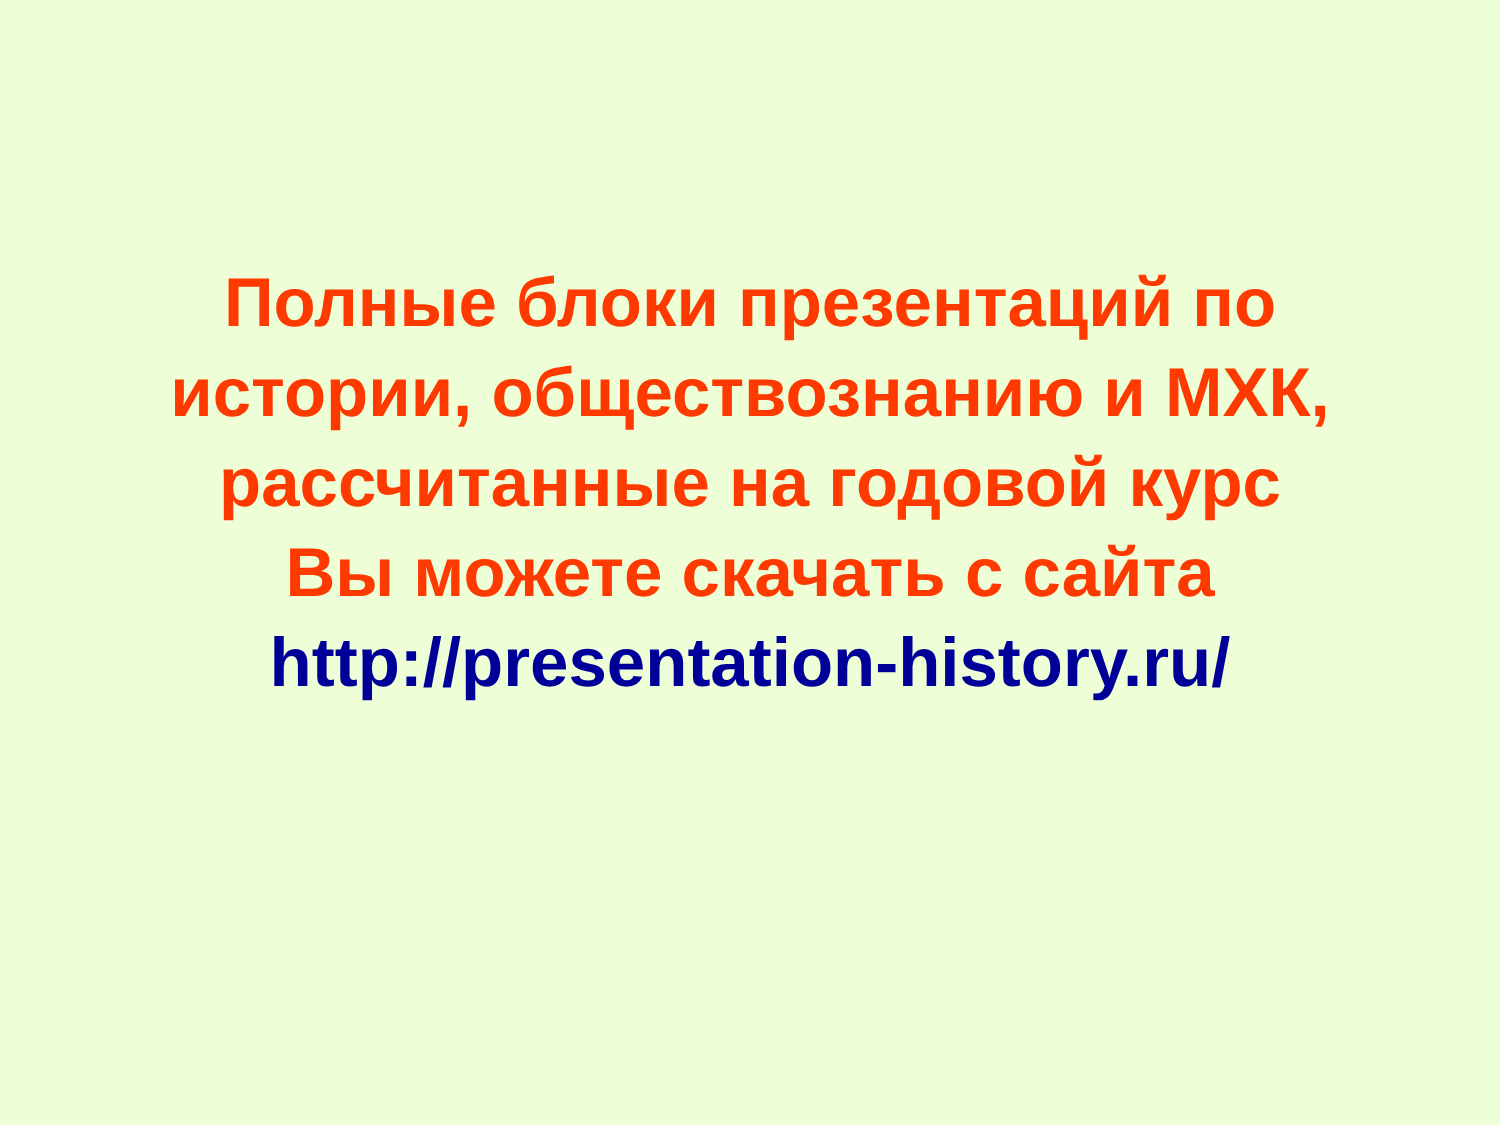Полные блоки презентаций по
истории, обществознанию и МХК,
рассчитанные на годовой курс
Вы можете скачать с сайта
http://presentation-history.ru/